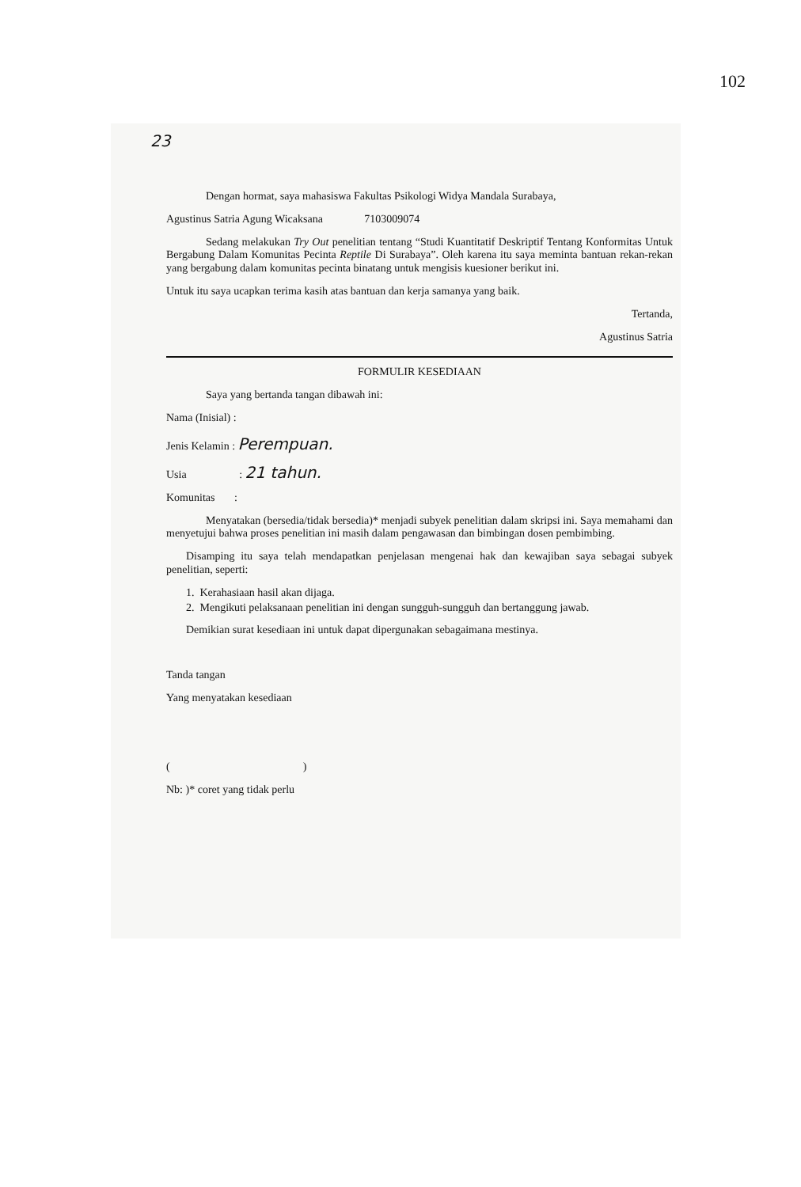102
23
Dengan hormat, saya mahasiswa Fakultas Psikologi Widya Mandala Surabaya,
Agustinus Satria Agung Wicaksana 7103009074
Sedang melakukan Try Out penelitian tentang “Studi Kuantitatif Deskriptif Tentang Konformitas Untuk Bergabung Dalam Komunitas Pecinta Reptile Di Surabaya”. Oleh karena itu saya meminta bantuan rekan-rekan yang bergabung dalam komunitas pecinta binatang untuk mengisis kuesioner berikut ini.
Untuk itu saya ucapkan terima kasih atas bantuan dan kerja samanya yang baik.
Tertanda,
Agustinus Satria
FORMULIR KESEDIAAN
Saya yang bertanda tangan dibawah ini:
Nama (Inisial) :
Jenis Kelamin : Perempuan.
Usia : 21 tahun.
Komunitas :
Menyatakan (bersedia/tidak bersedia)* menjadi subyek penelitian dalam skripsi ini. Saya memahami dan menyetujui bahwa proses penelitian ini masih dalam pengawasan dan bimbingan dosen pembimbing.
Disamping itu saya telah mendapatkan penjelasan mengenai hak dan kewajiban saya sebagai subyek penelitian, seperti:
1. Kerahasiaan hasil akan dijaga.
2. Mengikuti pelaksanaan penelitian ini dengan sungguh-sungguh dan bertanggung jawab.
Demikian surat kesediaan ini untuk dapat dipergunakan sebagaimana mestinya.
Tanda tangan
Yang menyatakan kesediaan
( )
Nb: )* coret yang tidak perlu